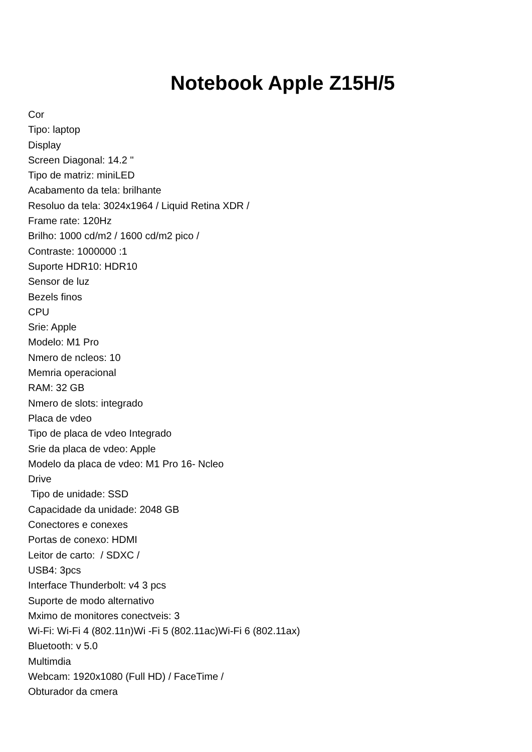Notebook Apple Z15H/5
Cor
Tipo: laptop
Display
Screen Diagonal: 14.2 "
Tipo de matriz: miniLED
Acabamento da tela: brilhante
Resoluo da tela: 3024x1964 / Liquid Retina XDR /
Frame rate: 120Hz
Brilho: 1000 cd/m2 / 1600 cd/m2 pico /
Contraste: 1000000 :1
Suporte HDR10: HDR10
Sensor de luz
Bezels finos
CPU
Srie: Apple
Modelo: M1 Pro
Nmero de ncleos: 10
Memria operacional
RAM: 32 GB
Nmero de slots: integrado
Placa de vdeo
Tipo de placa de vdeo Integrado
Srie da placa de vdeo: Apple
Modelo da placa de vdeo: M1 Pro 16- Ncleo
Drive
Tipo de unidade: SSD
Capacidade da unidade: 2048 GB
Conectores e conexes
Portas de conexo: HDMI
Leitor de carto: / SDXC /
USB4: 3pcs
Interface Thunderbolt: v4 3 pcs
Suporte de modo alternativo
Mximo de monitores conectveis: 3
Wi-Fi: Wi-Fi 4 (802.11n)Wi -Fi 5 (802.11ac)Wi-Fi 6 (802.11ax)
Bluetooth: v 5.0
Multimdia
Webcam: 1920x1080 (Full HD) / FaceTime /
Obturador da cmera